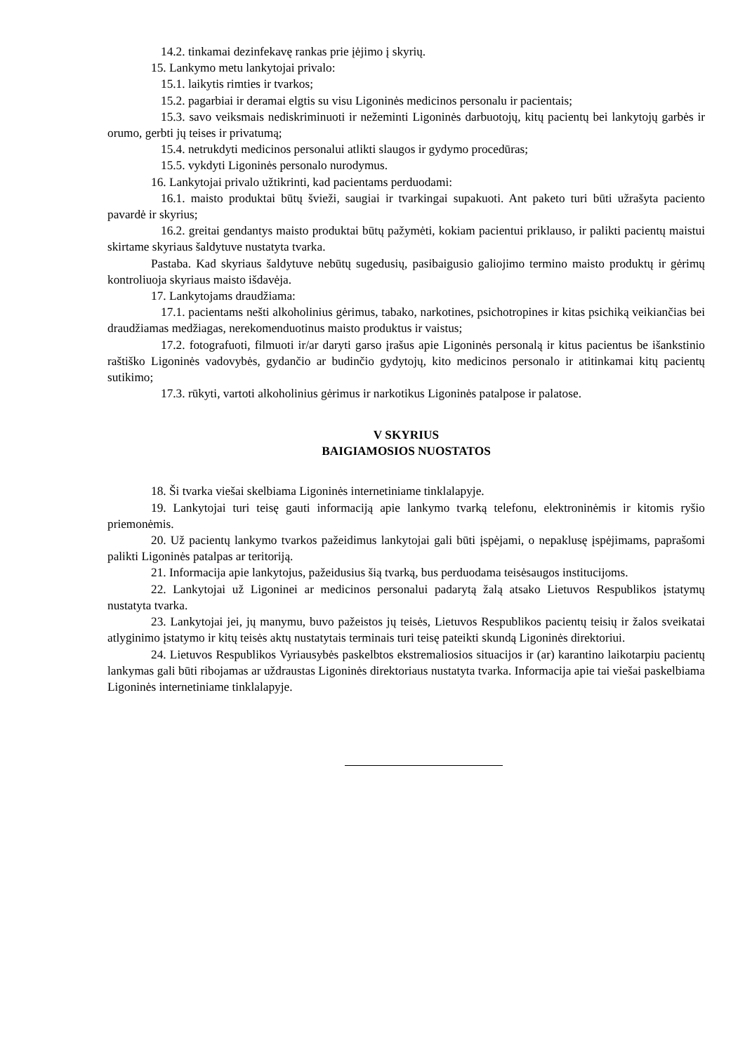14.2. tinkamai dezinfekavę rankas prie įėjimo į skyrių.
15. Lankymo metu lankytojai privalo:
15.1. laikytis rimties ir tvarkos;
15.2. pagarbiai ir deramai elgtis su visu Ligoninės medicinos personalu ir pacientais;
15.3. savo veiksmais nediskriminuoti ir nežeminti Ligoninės darbuotojų, kitų pacientų bei lankytojų garbės ir orumo, gerbti jų teises ir privatumą;
15.4. netrukdyti medicinos personalui atlikti slaugos ir gydymo procedūras;
15.5. vykdyti Ligoninės personalo nurodymus.
16. Lankytojai privalo užtikrinti, kad pacientams perduodami:
16.1. maisto produktai būtų švieži, saugiai ir tvarkingai supakuoti. Ant paketo turi būti užrašyta paciento pavardė ir skyrius;
16.2. greitai gendantys maisto produktai būtų pažymėti, kokiam pacientui priklauso, ir palikti pacientų maistui skirtame skyriaus šaldytuve nustatyta tvarka.
Pastaba. Kad skyriaus šaldytuve nebūtų sugedusių, pasibaigusio galiojimo termino maisto produktų ir gėrimų kontroliuoja skyriaus maisto išdavėja.
17. Lankytojams draudžiama:
17.1. pacientams nešti alkoholinius gėrimus, tabako, narkotines, psichotropines ir kitas psichiką veikiančias bei draudžiamas medžiagas, nerekomenduotinus maisto produktus ir vaistus;
17.2. fotografuoti, filmuoti ir/ar daryti garso įrašus apie Ligoninės personalą ir kitus pacientus be išankstinio raštiško Ligoninės vadovybės, gydančio ar budinčio gydytojų, kito medicinos personalo ir atitinkamai kitų pacientų sutikimo;
17.3. rūkyti, vartoti alkoholinius gėrimus ir narkotikus Ligoninės patalpose ir palatose.
V SKYRIUS
BAIGIAMOSIOS NUOSTATOS
18. Ši tvarka viešai skelbiama Ligoninės internetiniame tinklalapyje.
19. Lankytojai turi teisę gauti informaciją apie lankymo tvarką telefonu, elektroninėmis ir kitomis ryšio priemonėmis.
20. Už pacientų lankymo tvarkos pažeidimus lankytojai gali būti įspėjami, o nepaklusę įspėjimams, paprašomi palikti Ligoninės patalpas ar teritoriją.
21. Informacija apie lankytojus, pažeidusius šią tvarką, bus perduodama teisėsaugos institucijoms.
22. Lankytojai už Ligoninei ar medicinos personalui padarytą žalą atsako Lietuvos Respublikos įstatymų nustatyta tvarka.
23. Lankytojai jei, jų manymu, buvo pažeistos jų teisės, Lietuvos Respublikos pacientų teisių ir žalos sveikatai atlyginimo įstatymo ir kitų teisės aktų nustatytais terminais turi teisę pateikti skundą Ligoninės direktoriui.
24. Lietuvos Respublikos Vyriausybės paskelbtos ekstremaliosios situacijos ir (ar) karantino laikotarpiu pacientų lankymas gali būti ribojamas ar uždraustas Ligoninės direktoriaus nustatyta tvarka. Informacija apie tai viešai paskelbiama Ligoninės internetiniame tinklalapyje.